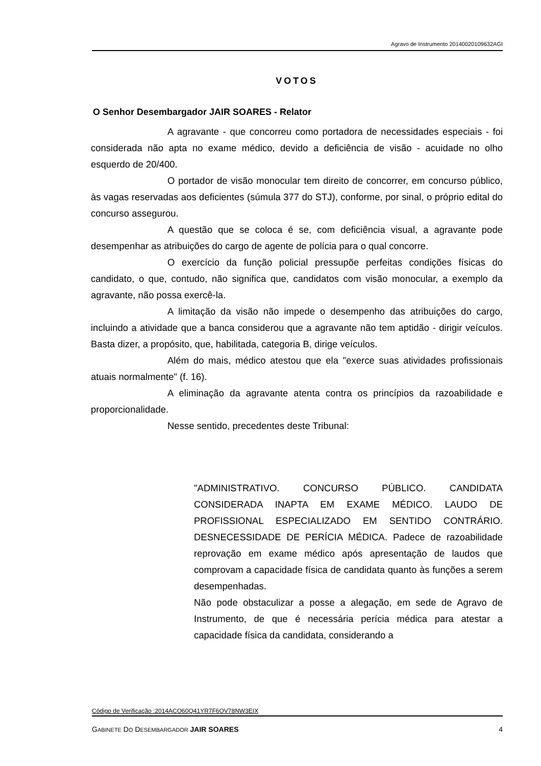Agravo de Instrumento 20140020109632AGI
VOTOS
O Senhor Desembargador JAIR SOARES - Relator
A agravante - que concorreu como portadora de necessidades especiais - foi considerada não apta no exame médico, devido a deficiência de visão - acuidade no olho esquerdo de 20/400.
O portador de visão monocular tem direito de concorrer, em concurso público, às vagas reservadas aos deficientes (súmula 377 do STJ), conforme, por sinal, o próprio edital do concurso assegurou.
A questão que se coloca é se, com deficiência visual, a agravante pode desempenhar as atribuições do cargo de agente de polícia para o qual concorre.
O exercício da função policial pressupõe perfeitas condições físicas do candidato, o que, contudo, não significa que, candidatos com visão monocular, a exemplo da agravante, não possa exercê-la.
A limitação da visão não impede o desempenho das atribuições do cargo, incluindo a atividade que a banca considerou que a agravante não tem aptidão - dirigir veículos. Basta dizer, a propósito, que, habilitada, categoria B, dirige veículos.
Além do mais, médico atestou que ela "exerce suas atividades profissionais atuais normalmente" (f. 16).
A eliminação da agravante atenta contra os princípios da razoabilidade e proporcionalidade.
Nesse sentido, precedentes deste Tribunal:
"ADMINISTRATIVO. CONCURSO PÚBLICO. CANDIDATA CONSIDERADA INAPTA EM EXAME MÉDICO. LAUDO DE PROFISSIONAL ESPECIALIZADO EM SENTIDO CONTRÁRIO. DESNECESSIDADE DE PERÍCIA MÉDICA. Padece de razoabilidade reprovação em exame médico após apresentação de laudos que comprovam a capacidade física de candidata quanto às funções a serem desempenhadas.
Não pode obstaculizar a posse a alegação, em sede de Agravo de Instrumento, de que é necessária perícia médica para atestar a capacidade física da candidata, considerando a
Código de Verificação :2014ACO60Q41YR7F6OV78NW3EIX
GABINETE DO DESEMBARGADOR JAIR SOARES 4